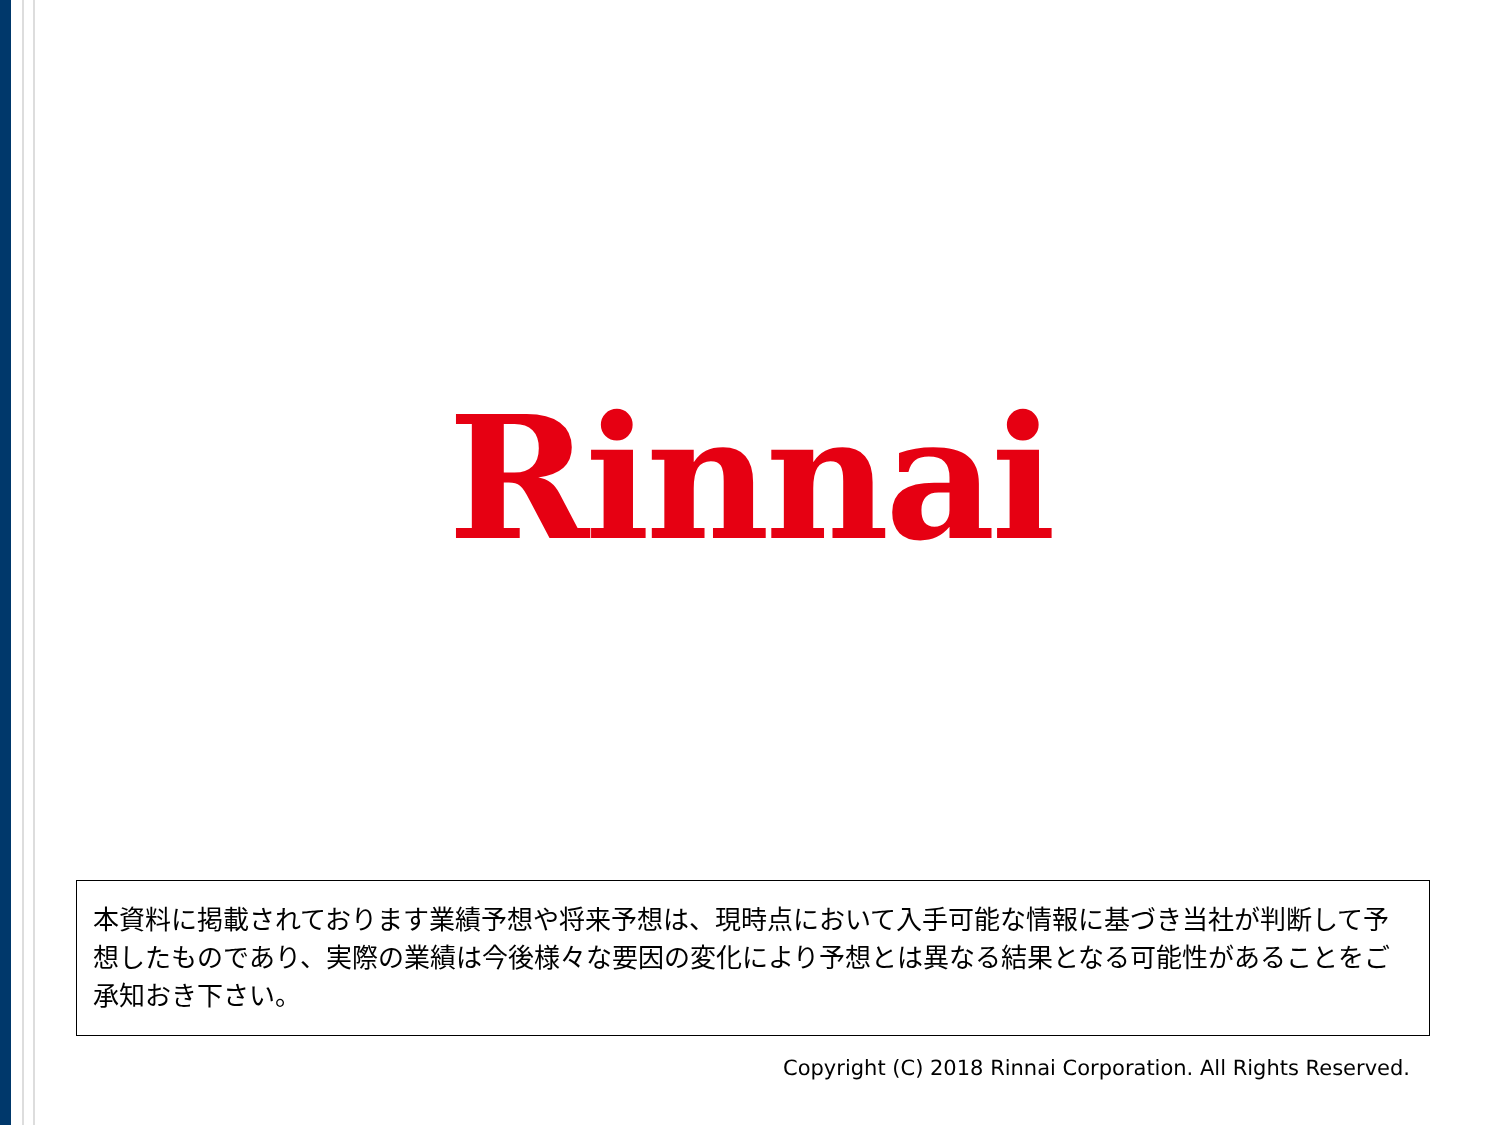Rinnai
本資料に掲載されております業績予想や将来予想は、現時点において入手可能な情報に基づき当社が判断して予想したものであり、実際の業績は今後様々な要因の変化により予想とは異なる結果となる可能性があることをご承知おき下さい。
Copyright (C) 2018 Rinnai Corporation. All Rights Reserved.